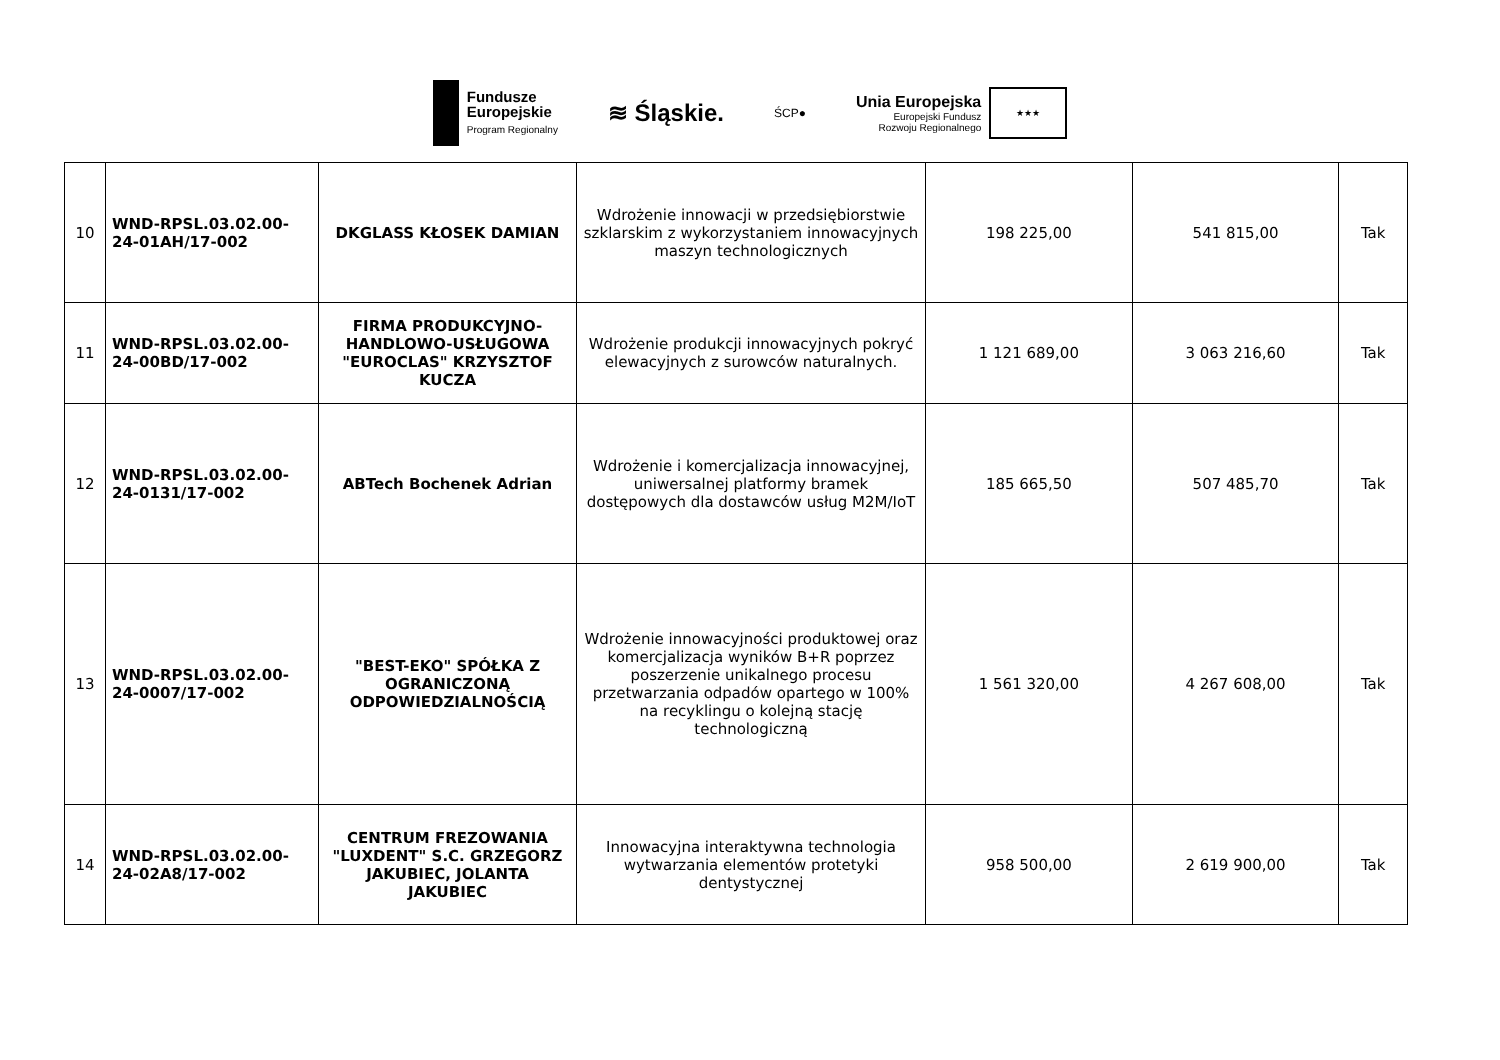Fundusze
Europejskie
Program Regionalny
≋ Śląskie.
ŚCP●
Unia Europejska
Europejski Fundusz
Rozwoju Regionalnego
★★★
| 10 | WND-RPSL.03.02.00-24-01AH/17-002 | DKGLASS KŁOSEK DAMIAN | Wdrożenie innowacji w przedsiębiorstwie szklarskim z wykorzystaniem innowacyjnych maszyn technologicznych | 198 225,00 | 541 815,00 | Tak |
| 11 | WND-RPSL.03.02.00-24-00BD/17-002 | FIRMA PRODUKCYJNO-HANDLOWO-USŁUGOWA "EUROCLAS" KRZYSZTOF KUCZA | Wdrożenie produkcji innowacyjnych pokryć elewacyjnych z surowców naturalnych. | 1 121 689,00 | 3 063 216,60 | Tak |
| 12 | WND-RPSL.03.02.00-24-0131/17-002 | ABTech Bochenek Adrian | Wdrożenie i komercjalizacja innowacyjnej, uniwersalnej platformy bramek dostępowych dla dostawców usług M2M/IoT | 185 665,50 | 507 485,70 | Tak |
| 13 | WND-RPSL.03.02.00-24-0007/17-002 | "BEST-EKO" SPÓŁKA Z OGRANICZONĄ ODPOWIEDZIALNOŚCIĄ | Wdrożenie innowacyjności produktowej oraz komercjalizacja wyników B+R poprzez poszerzenie unikalnego procesu przetwarzania odpadów opartego w 100% na recyklingu o kolejną stację technologiczną | 1 561 320,00 | 4 267 608,00 | Tak |
| 14 | WND-RPSL.03.02.00-24-02A8/17-002 | CENTRUM FREZOWANIA "LUXDENT" S.C. GRZEGORZ JAKUBIEC, JOLANTA JAKUBIEC | Innowacyjna interaktywna technologia wytwarzania elementów protetyki dentystycznej | 958 500,00 | 2 619 900,00 | Tak |